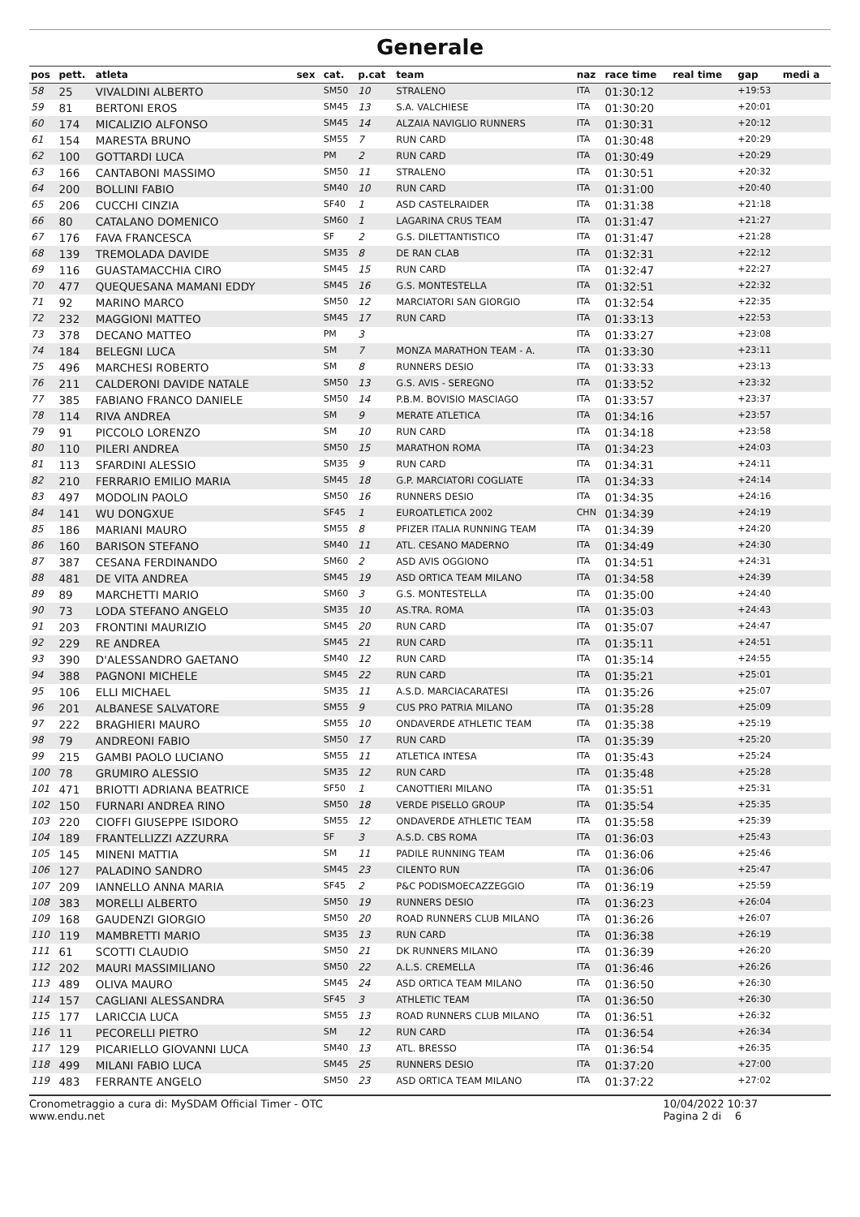Generale
| pos | pett. | atleta | sex | cat. | p.cat | team | naz | race time | real time | gap | medi a |
| --- | --- | --- | --- | --- | --- | --- | --- | --- | --- | --- | --- |
| 58 | 25 | VIVALDINI ALBERTO | | SM50 | 10 | STRALENO | ITA | 01:30:12 | | +19:53 | |
| 59 | 81 | BERTONI EROS | | SM45 | 13 | S.A. VALCHIESE | ITA | 01:30:20 | | +20:01 | |
| 60 | 174 | MICALIZIO ALFONSO | | SM45 | 14 | ALZAIA NAVIGLIO RUNNERS | ITA | 01:30:31 | | +20:12 | |
| 61 | 154 | MARESTA BRUNO | | SM55 | 7 | RUN CARD | ITA | 01:30:48 | | +20:29 | |
| 62 | 100 | GOTTARDI LUCA | | PM | 2 | RUN CARD | ITA | 01:30:49 | | +20:29 | |
| 63 | 166 | CANTABONI MASSIMO | | SM50 | 11 | STRALENO | ITA | 01:30:51 | | +20:32 | |
| 64 | 200 | BOLLINI FABIO | | SM40 | 10 | RUN CARD | ITA | 01:31:00 | | +20:40 | |
| 65 | 206 | CUCCHI CINZIA | | SF40 | 1 | ASD CASTELRAIDER | ITA | 01:31:38 | | +21:18 | |
| 66 | 80 | CATALANO DOMENICO | | SM60 | 1 | LAGARINA CRUS TEAM | ITA | 01:31:47 | | +21:27 | |
| 67 | 176 | FAVA FRANCESCA | | SF | 2 | G.S. DILETTANTISTICO | ITA | 01:31:47 | | +21:28 | |
| 68 | 139 | TREMOLADA DAVIDE | | SM35 | 8 | DE RAN CLAB | ITA | 01:32:31 | | +22:12 | |
| 69 | 116 | GUASTAMACCHIA CIRO | | SM45 | 15 | RUN CARD | ITA | 01:32:47 | | +22:27 | |
| 70 | 477 | QUEQUESANA MAMANI EDDY | | SM45 | 16 | G.S. MONTESTELLA | ITA | 01:32:51 | | +22:32 | |
| 71 | 92 | MARINO MARCO | | SM50 | 12 | MARCIATORI SAN GIORGIO | ITA | 01:32:54 | | +22:35 | |
| 72 | 232 | MAGGIONI MATTEO | | SM45 | 17 | RUN CARD | ITA | 01:33:13 | | +22:53 | |
| 73 | 378 | DECANO MATTEO | | PM | 3 | | ITA | 01:33:27 | | +23:08 | |
| 74 | 184 | BELEGNI LUCA | | SM | 7 | MONZA MARATHON TEAM - A. | ITA | 01:33:30 | | +23:11 | |
| 75 | 496 | MARCHESI ROBERTO | | SM | 8 | RUNNERS DESIO | ITA | 01:33:33 | | +23:13 | |
| 76 | 211 | CALDERONI DAVIDE NATALE | | SM50 | 13 | G.S. AVIS - SEREGNO | ITA | 01:33:52 | | +23:32 | |
| 77 | 385 | FABIANO FRANCO DANIELE | | SM50 | 14 | P.B.M. BOVISIO MASCIAGO | ITA | 01:33:57 | | +23:37 | |
| 78 | 114 | RIVA ANDREA | | SM | 9 | MERATE ATLETICA | ITA | 01:34:16 | | +23:57 | |
| 79 | 91 | PICCOLO LORENZO | | SM | 10 | RUN CARD | ITA | 01:34:18 | | +23:58 | |
| 80 | 110 | PILERI ANDREA | | SM50 | 15 | MARATHON ROMA | ITA | 01:34:23 | | +24:03 | |
| 81 | 113 | SFARDINI ALESSIO | | SM35 | 9 | RUN CARD | ITA | 01:34:31 | | +24:11 | |
| 82 | 210 | FERRARIO EMILIO MARIA | | SM45 | 18 | G.P. MARCIATORI COGLIATE | ITA | 01:34:33 | | +24:14 | |
| 83 | 497 | MODOLIN PAOLO | | SM50 | 16 | RUNNERS DESIO | ITA | 01:34:35 | | +24:16 | |
| 84 | 141 | WU DONGXUE | | SF45 | 1 | EUROATLETICA 2002 | CHN | 01:34:39 | | +24:19 | |
| 85 | 186 | MARIANI MAURO | | SM55 | 8 | PFIZER ITALIA RUNNING TEAM | ITA | 01:34:39 | | +24:20 | |
| 86 | 160 | BARISON STEFANO | | SM40 | 11 | ATL. CESANO MADERNO | ITA | 01:34:49 | | +24:30 | |
| 87 | 387 | CESANA FERDINANDO | | SM60 | 2 | ASD AVIS OGGIONO | ITA | 01:34:51 | | +24:31 | |
| 88 | 481 | DE VITA ANDREA | | SM45 | 19 | ASD ORTICA TEAM MILANO | ITA | 01:34:58 | | +24:39 | |
| 89 | 89 | MARCHETTI MARIO | | SM60 | 3 | G.S. MONTESTELLA | ITA | 01:35:00 | | +24:40 | |
| 90 | 73 | LODA STEFANO ANGELO | | SM35 | 10 | AS.TRA. ROMA | ITA | 01:35:03 | | +24:43 | |
| 91 | 203 | FRONTINI MAURIZIO | | SM45 | 20 | RUN CARD | ITA | 01:35:07 | | +24:47 | |
| 92 | 229 | RE ANDREA | | SM45 | 21 | RUN CARD | ITA | 01:35:11 | | +24:51 | |
| 93 | 390 | D'ALESSANDRO GAETANO | | SM40 | 12 | RUN CARD | ITA | 01:35:14 | | +24:55 | |
| 94 | 388 | PAGNONI MICHELE | | SM45 | 22 | RUN CARD | ITA | 01:35:21 | | +25:01 | |
| 95 | 106 | ELLI MICHAEL | | SM35 | 11 | A.S.D. MARCIACARATESI | ITA | 01:35:26 | | +25:07 | |
| 96 | 201 | ALBANESE SALVATORE | | SM55 | 9 | CUS PRO PATRIA MILANO | ITA | 01:35:28 | | +25:09 | |
| 97 | 222 | BRAGHIERI MAURO | | SM55 | 10 | ONDAVERDE ATHLETIC TEAM | ITA | 01:35:38 | | +25:19 | |
| 98 | 79 | ANDREONI FABIO | | SM50 | 17 | RUN CARD | ITA | 01:35:39 | | +25:20 | |
| 99 | 215 | GAMBI PAOLO LUCIANO | | SM55 | 11 | ATLETICA INTESA | ITA | 01:35:43 | | +25:24 | |
| 100 | 78 | GRUMIRO ALESSIO | | SM35 | 12 | RUN CARD | ITA | 01:35:48 | | +25:28 | |
| 101 | 471 | BRIOTTI ADRIANA BEATRICE | | SF50 | 1 | CANOTTIERI MILANO | ITA | 01:35:51 | | +25:31 | |
| 102 | 150 | FURNARI ANDREA RINO | | SM50 | 18 | VERDE PISELLO GROUP | ITA | 01:35:54 | | +25:35 | |
| 103 | 220 | CIOFFI GIUSEPPE ISIDORO | | SM55 | 12 | ONDAVERDE ATHLETIC TEAM | ITA | 01:35:58 | | +25:39 | |
| 104 | 189 | FRANTELLIZZI AZZURRA | | SF | 3 | A.S.D. CBS ROMA | ITA | 01:36:03 | | +25:43 | |
| 105 | 145 | MINENI MATTIA | | SM | 11 | PADILE RUNNING TEAM | ITA | 01:36:06 | | +25:46 | |
| 106 | 127 | PALADINO SANDRO | | SM45 | 23 | CILENTO RUN | ITA | 01:36:06 | | +25:47 | |
| 107 | 209 | IANNELLO ANNA MARIA | | SF45 | 2 | P&C PODISMOECAZZEGGIO | ITA | 01:36:19 | | +25:59 | |
| 108 | 383 | MORELLI ALBERTO | | SM50 | 19 | RUNNERS DESIO | ITA | 01:36:23 | | +26:04 | |
| 109 | 168 | GAUDENZI GIORGIO | | SM50 | 20 | ROAD RUNNERS CLUB MILANO | ITA | 01:36:26 | | +26:07 | |
| 110 | 119 | MAMBRETTI MARIO | | SM35 | 13 | RUN CARD | ITA | 01:36:38 | | +26:19 | |
| 111 | 61 | SCOTTI CLAUDIO | | SM50 | 21 | DK RUNNERS MILANO | ITA | 01:36:39 | | +26:20 | |
| 112 | 202 | MAURI MASSIMILIANO | | SM50 | 22 | A.L.S. CREMELLA | ITA | 01:36:46 | | +26:26 | |
| 113 | 489 | OLIVA MAURO | | SM45 | 24 | ASD ORTICA TEAM MILANO | ITA | 01:36:50 | | +26:30 | |
| 114 | 157 | CAGLIANI ALESSANDRA | | SF45 | 3 | ATHLETIC TEAM | ITA | 01:36:50 | | +26:30 | |
| 115 | 177 | LARICCIA LUCA | | SM55 | 13 | ROAD RUNNERS CLUB MILANO | ITA | 01:36:51 | | +26:32 | |
| 116 | 11 | PECORELLI PIETRO | | SM | 12 | RUN CARD | ITA | 01:36:54 | | +26:34 | |
| 117 | 129 | PICARIELLO GIOVANNI LUCA | | SM40 | 13 | ATL. BRESSO | ITA | 01:36:54 | | +26:35 | |
| 118 | 499 | MILANI FABIO LUCA | | SM45 | 25 | RUNNERS DESIO | ITA | 01:37:20 | | +27:00 | |
| 119 | 483 | FERRANTE ANGELO | | SM50 | 23 | ASD ORTICA TEAM MILANO | ITA | 01:37:22 | | +27:02 | |
Cronometraggio a cura di: MySDAM Official Timer - OTC
www.endu.net
10/04/2022 10:37
Pagina 2 di 6